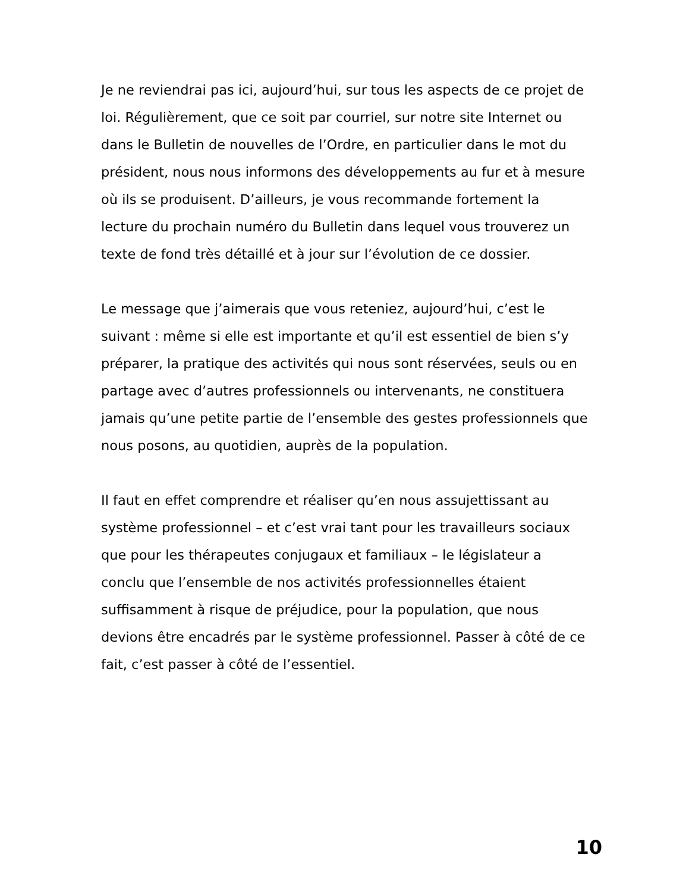Je ne reviendrai pas ici, aujourd’hui, sur tous les aspects de ce projet de loi. Régulièrement, que ce soit par courriel, sur notre site Internet ou dans le Bulletin de nouvelles de l’Ordre, en particulier dans le mot du président, nous nous informons des développements au fur et à mesure où ils se produisent. D’ailleurs, je vous recommande fortement la lecture du prochain numéro du Bulletin dans lequel vous trouverez un texte de fond très détaillé et à jour sur l’évolution de ce dossier.
Le message que j’aimerais que vous reteniez, aujourd’hui, c’est le suivant : même si elle est importante et qu’il est essentiel de bien s’y préparer, la pratique des activités qui nous sont réservées, seuls ou en partage avec d’autres professionnels ou intervenants, ne constituera jamais qu’une petite partie de l’ensemble des gestes professionnels que nous posons, au quotidien, auprès de la population.
Il faut en effet comprendre et réaliser qu’en nous assujettissant au système professionnel – et c’est vrai tant pour les travailleurs sociaux que pour les thérapeutes conjugaux et familiaux – le législateur a conclu que l’ensemble de nos activités professionnelles étaient suffisamment à risque de préjudice, pour la population, que nous devions être encadrés par le système professionnel. Passer à côté de ce fait, c’est passer à côté de l’essentiel.
10